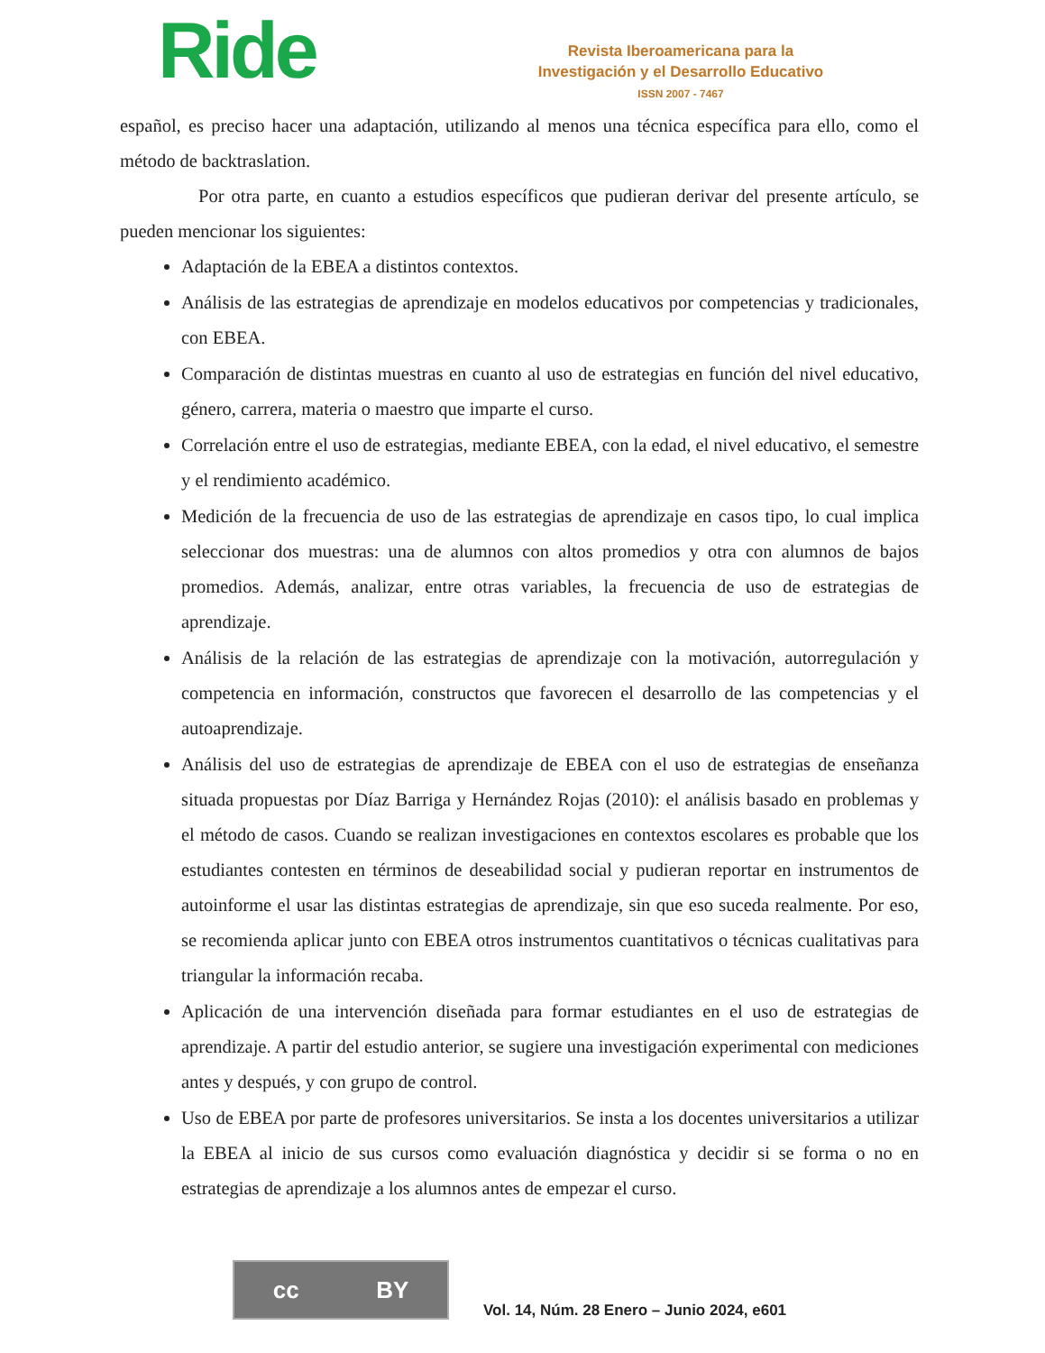Ride
Revista Iberoamericana para la
Investigación y el Desarrollo Educativo
ISSN 2007 - 7467
español, es preciso hacer una adaptación, utilizando al menos una técnica específica para ello, como el método de backtraslation.
Por otra parte, en cuanto a estudios específicos que pudieran derivar del presente artículo, se pueden mencionar los siguientes:
Adaptación de la EBEA a distintos contextos.
Análisis de las estrategias de aprendizaje en modelos educativos por competencias y tradicionales, con EBEA.
Comparación de distintas muestras en cuanto al uso de estrategias en función del nivel educativo, género, carrera, materia o maestro que imparte el curso.
Correlación entre el uso de estrategias, mediante EBEA, con la edad, el nivel educativo, el semestre y el rendimiento académico.
Medición de la frecuencia de uso de las estrategias de aprendizaje en casos tipo, lo cual implica seleccionar dos muestras: una de alumnos con altos promedios y otra con alumnos de bajos promedios. Además, analizar, entre otras variables, la frecuencia de uso de estrategias de aprendizaje.
Análisis de la relación de las estrategias de aprendizaje con la motivación, autorregulación y competencia en información, constructos que favorecen el desarrollo de las competencias y el autoaprendizaje.
Análisis del uso de estrategias de aprendizaje de EBEA con el uso de estrategias de enseñanza situada propuestas por Díaz Barriga y Hernández Rojas (2010): el análisis basado en problemas y el método de casos. Cuando se realizan investigaciones en contextos escolares es probable que los estudiantes contesten en términos de deseabilidad social y pudieran reportar en instrumentos de autoinforme el usar las distintas estrategias de aprendizaje, sin que eso suceda realmente. Por eso, se recomienda aplicar junto con EBEA otros instrumentos cuantitativos o técnicas cualitativas para triangular la información recaba.
Aplicación de una intervención diseñada para formar estudiantes en el uso de estrategias de aprendizaje. A partir del estudio anterior, se sugiere una investigación experimental con mediciones antes y después, y con grupo de control.
Uso de EBEA por parte de profesores universitarios. Se insta a los docentes universitarios a utilizar la EBEA al inicio de sus cursos como evaluación diagnóstica y decidir si se forma o no en estrategias de aprendizaje a los alumnos antes de empezar el curso.
cc BY
Vol. 14, Núm. 28 Enero – Junio 2024, e601